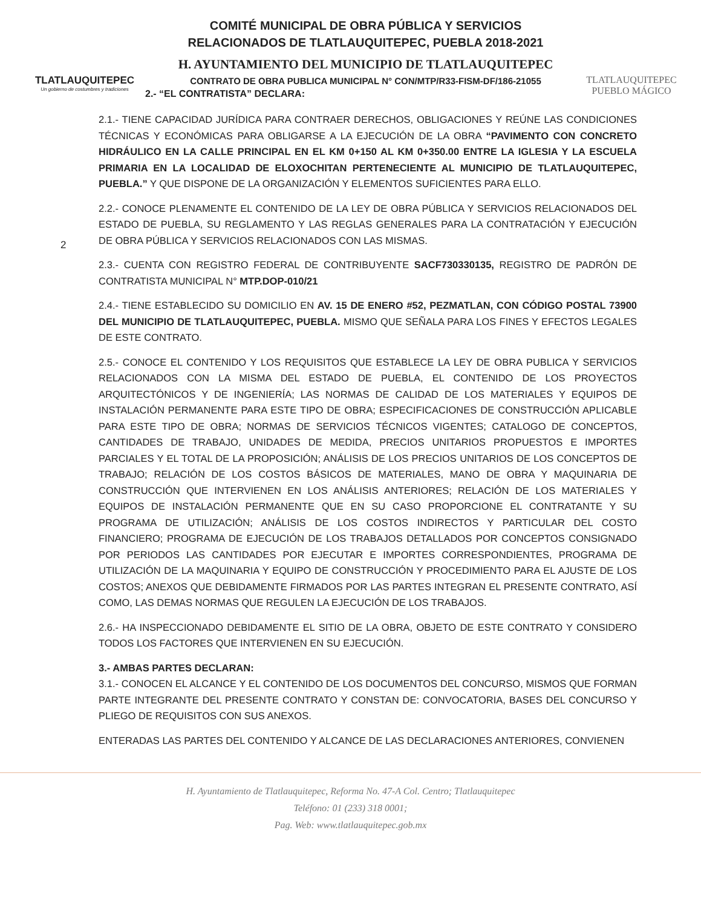TLATLAUQUITEPEC
Un gobierno de costumbres y tradiciones
COMITÉ MUNICIPAL DE OBRA PÚBLICA Y SERVICIOS
RELACIONADOS DE TLATLAUQUITEPEC, PUEBLA 2018-2021
H. AYUNTAMIENTO DEL MUNICIPIO DE TLATLAUQUITEPEC
CONTRATO DE OBRA PUBLICA MUNICIPAL N° CON/MTP/R33-FISM-DF/186-21055
2.- “EL CONTRATISTA” DECLARA:
TLATLAUQUITEPEC
PUEBLO MÁGICO
2
2.1.- TIENE CAPACIDAD JURÍDICA PARA CONTRAER DERECHOS, OBLIGACIONES Y REÚNE LAS CONDICIONES TÉCNICAS Y ECONÓMICAS PARA OBLIGARSE A LA EJECUCIÓN DE LA OBRA “PAVIMENTO CON CONCRETO HIDRÁULICO EN LA CALLE PRINCIPAL EN EL KM 0+150 AL KM 0+350.00 ENTRE LA IGLESIA Y LA ESCUELA PRIMARIA EN LA LOCALIDAD DE ELOXOCHITAN PERTENECIENTE AL MUNICIPIO DE TLATLAUQUITEPEC, PUEBLA.” Y QUE DISPONE DE LA ORGANIZACIÓN Y ELEMENTOS SUFICIENTES PARA ELLO.
2.2.- CONOCE PLENAMENTE EL CONTENIDO DE LA LEY DE OBRA PÚBLICA Y SERVICIOS RELACIONADOS DEL ESTADO DE PUEBLA, SU REGLAMENTO Y LAS REGLAS GENERALES PARA LA CONTRATACIÓN Y EJECUCIÓN DE OBRA PÚBLICA Y SERVICIOS RELACIONADOS CON LAS MISMAS.
2.3.- CUENTA CON REGISTRO FEDERAL DE CONTRIBUYENTE SACF730330135, REGISTRO DE PADRÓN DE CONTRATISTA MUNICIPAL N° MTP.DOP-010/21
2.4.- TIENE ESTABLECIDO SU DOMICILIO EN AV. 15 DE ENERO #52, PEZMATLAN, CON CÓDIGO POSTAL 73900 DEL MUNICIPIO DE TLATLAUQUITEPEC, PUEBLA. MISMO QUE SEÑALA PARA LOS FINES Y EFECTOS LEGALES DE ESTE CONTRATO.
2.5.- CONOCE EL CONTENIDO Y LOS REQUISITOS QUE ESTABLECE LA LEY DE OBRA PUBLICA Y SERVICIOS RELACIONADOS CON LA MISMA DEL ESTADO DE PUEBLA, EL CONTENIDO DE LOS PROYECTOS ARQUITECTÓNICOS Y DE INGENIERÍA; LAS NORMAS DE CALIDAD DE LOS MATERIALES Y EQUIPOS DE INSTALACIÓN PERMANENTE PARA ESTE TIPO DE OBRA; ESPECIFICACIONES DE CONSTRUCCIÓN APLICABLE PARA ESTE TIPO DE OBRA; NORMAS DE SERVICIOS TÉCNICOS VIGENTES; CATALOGO DE CONCEPTOS, CANTIDADES DE TRABAJO, UNIDADES DE MEDIDA, PRECIOS UNITARIOS PROPUESTOS E IMPORTES PARCIALES Y EL TOTAL DE LA PROPOSICIÓN; ANÁLISIS DE LOS PRECIOS UNITARIOS DE LOS CONCEPTOS DE TRABAJO; RELACIÓN DE LOS COSTOS BÁSICOS DE MATERIALES, MANO DE OBRA Y MAQUINARIA DE CONSTRUCCIÓN QUE INTERVIENEN EN LOS ANÁLISIS ANTERIORES; RELACIÓN DE LOS MATERIALES Y EQUIPOS DE INSTALACIÓN PERMANENTE QUE EN SU CASO PROPORCIONE EL CONTRATANTE Y SU PROGRAMA DE UTILIZACIÓN; ANÁLISIS DE LOS COSTOS INDIRECTOS Y PARTICULAR DEL COSTO FINANCIERO; PROGRAMA DE EJECUCIÓN DE LOS TRABAJOS DETALLADOS POR CONCEPTOS CONSIGNADO POR PERIODOS LAS CANTIDADES POR EJECUTAR E IMPORTES CORRESPONDIENTES, PROGRAMA DE UTILIZACIÓN DE LA MAQUINARIA Y EQUIPO DE CONSTRUCCIÓN Y PROCEDIMIENTO PARA EL AJUSTE DE LOS COSTOS; ANEXOS QUE DEBIDAMENTE FIRMADOS POR LAS PARTES INTEGRAN EL PRESENTE CONTRATO, ASÍ COMO, LAS DEMAS NORMAS QUE REGULEN LA EJECUCIÓN DE LOS TRABAJOS.
2.6.- HA INSPECCIONADO DEBIDAMENTE EL SITIO DE LA OBRA, OBJETO DE ESTE CONTRATO Y CONSIDERO TODOS LOS FACTORES QUE INTERVIENEN EN SU EJECUCIÓN.
3.- AMBAS PARTES DECLARAN:
3.1.- CONOCEN EL ALCANCE Y EL CONTENIDO DE LOS DOCUMENTOS DEL CONCURSO, MISMOS QUE FORMAN PARTE INTEGRANTE DEL PRESENTE CONTRATO Y CONSTAN DE: CONVOCATORIA, BASES DEL CONCURSO Y PLIEGO DE REQUISITOS CON SUS ANEXOS.
ENTERADAS LAS PARTES DEL CONTENIDO Y ALCANCE DE LAS DECLARACIONES ANTERIORES, CONVIENEN
H. Ayuntamiento de Tlatlauquitepec, Reforma No. 47-A Col. Centro; Tlatlauquitepec
Teléfono: 01 (233) 318 0001;
Pag. Web: www.tlatlauquitepec.gob.mx